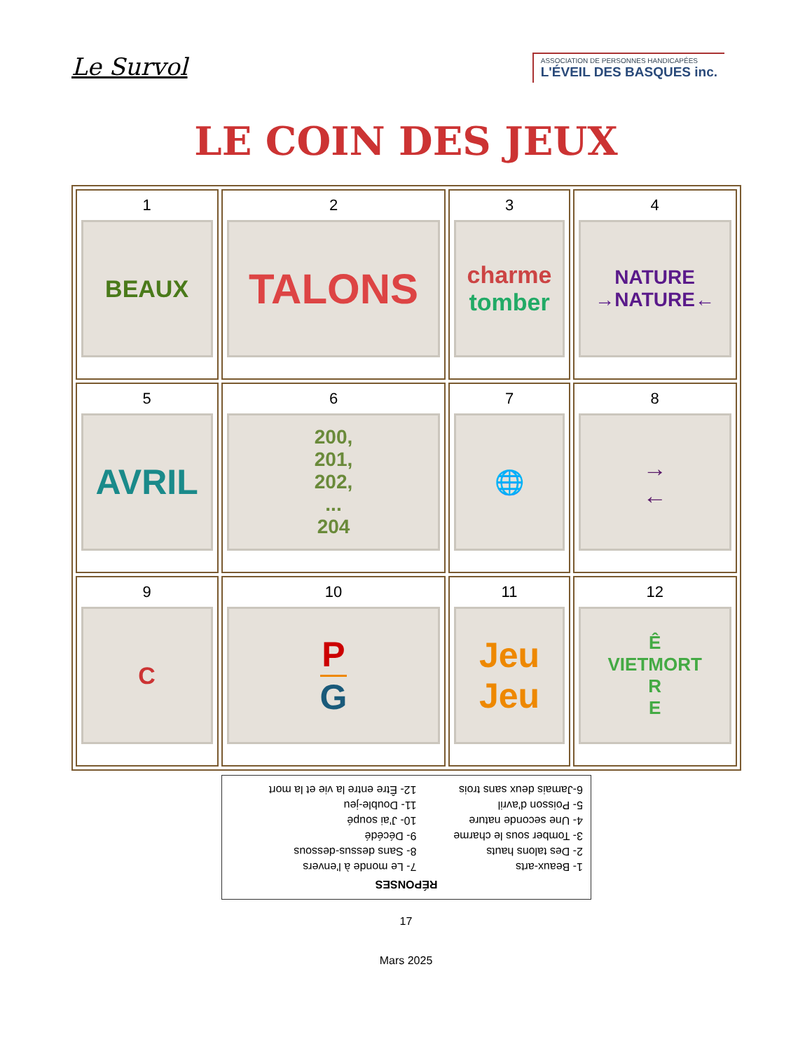Le Survol
ASSOCIATION DE PERSONNES HANDICAPÉES
L'ÉVEIL DES BASQUES inc.
LE COIN DES JEUX
| 1 BEAUX | 2 TALONS | 3 charme tomber | 4 NATURE →NATURE← |
| 5 AVRIL | 6 200, 201, 202, ... 204 | 7 🌐 | 8 → ← |
| 9 C | 10 P G | 11 Jeu Jeu | 12 Ê VIETMORT R E |
RÉPONSES
| 1- Beaux-arts | 7- Le monde à l'envers |
| 2- Des talons hauts | 8- Sans dessus-dessous |
| 3- Tomber sous le charme | 9- Décédé |
| 4- Une seconde nature | 10- J'ai soupé |
| 5- Poisson d'avril | 11- Double-jeu |
| 6-Jamais deux sans trois | 12- Être entre la vie et la mort |
17
Mars 2025